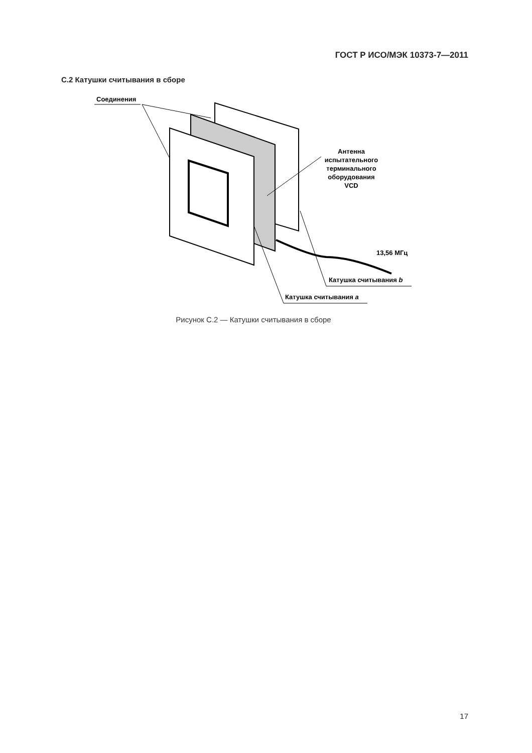ГОСТ Р ИСО/МЭК 10373-7—2011
С.2 Катушки считывания в сборе
Соединения
Антенна
испытательного
терминального
оборудования
VCD
13,56 МГц
Катушка считывания b
Катушка считывания a
Рисунок С.2 — Катушки считывания в сборе
17